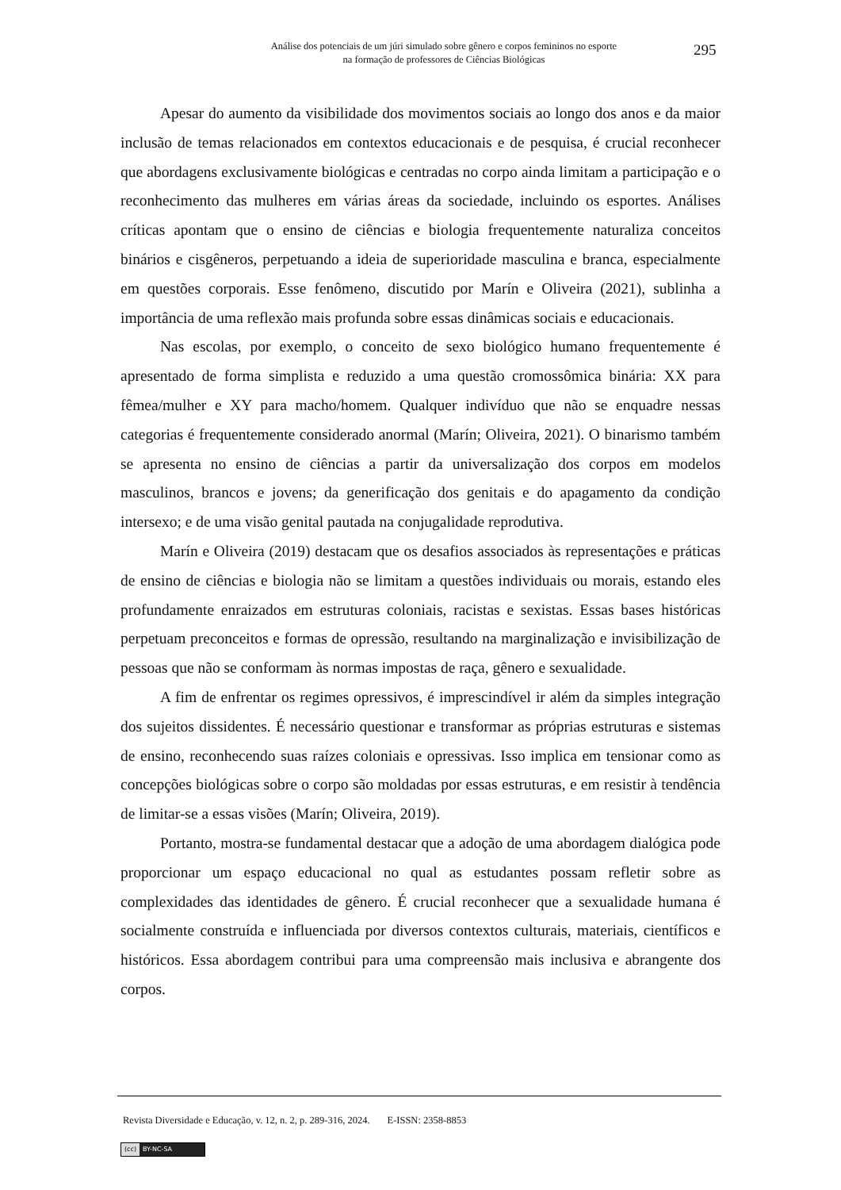Análise dos potenciais de um júri simulado sobre gênero e corpos femininos no esporte
na formação de professores de Ciências Biológicas
295
Apesar do aumento da visibilidade dos movimentos sociais ao longo dos anos e da maior inclusão de temas relacionados em contextos educacionais e de pesquisa, é crucial reconhecer que abordagens exclusivamente biológicas e centradas no corpo ainda limitam a participação e o reconhecimento das mulheres em várias áreas da sociedade, incluindo os esportes. Análises críticas apontam que o ensino de ciências e biologia frequentemente naturaliza conceitos binários e cisgêneros, perpetuando a ideia de superioridade masculina e branca, especialmente em questões corporais. Esse fenômeno, discutido por Marín e Oliveira (2021), sublinha a importância de uma reflexão mais profunda sobre essas dinâmicas sociais e educacionais.
Nas escolas, por exemplo, o conceito de sexo biológico humano frequentemente é apresentado de forma simplista e reduzido a uma questão cromossômica binária: XX para fêmea/mulher e XY para macho/homem. Qualquer indivíduo que não se enquadre nessas categorias é frequentemente considerado anormal (Marín; Oliveira, 2021). O binarismo também se apresenta no ensino de ciências a partir da universalização dos corpos em modelos masculinos, brancos e jovens; da generificação dos genitais e do apagamento da condição intersexo; e de uma visão genital pautada na conjugalidade reprodutiva.
Marín e Oliveira (2019) destacam que os desafios associados às representações e práticas de ensino de ciências e biologia não se limitam a questões individuais ou morais, estando eles profundamente enraizados em estruturas coloniais, racistas e sexistas. Essas bases históricas perpetuam preconceitos e formas de opressão, resultando na marginalização e invisibilização de pessoas que não se conformam às normas impostas de raça, gênero e sexualidade.
A fim de enfrentar os regimes opressivos, é imprescindível ir além da simples integração dos sujeitos dissidentes. É necessário questionar e transformar as próprias estruturas e sistemas de ensino, reconhecendo suas raízes coloniais e opressivas. Isso implica em tensionar como as concepções biológicas sobre o corpo são moldadas por essas estruturas, e em resistir à tendência de limitar-se a essas visões (Marín; Oliveira, 2019).
Portanto, mostra-se fundamental destacar que a adoção de uma abordagem dialógica pode proporcionar um espaço educacional no qual as estudantes possam refletir sobre as complexidades das identidades de gênero. É crucial reconhecer que a sexualidade humana é socialmente construída e influenciada por diversos contextos culturais, materiais, científicos e históricos. Essa abordagem contribui para uma compreensão mais inclusiva e abrangente dos corpos.
Revista Diversidade e Educação, v. 12, n. 2, p. 289-316, 2024. E-ISSN: 2358-8853
(cc) BY-NC-SA